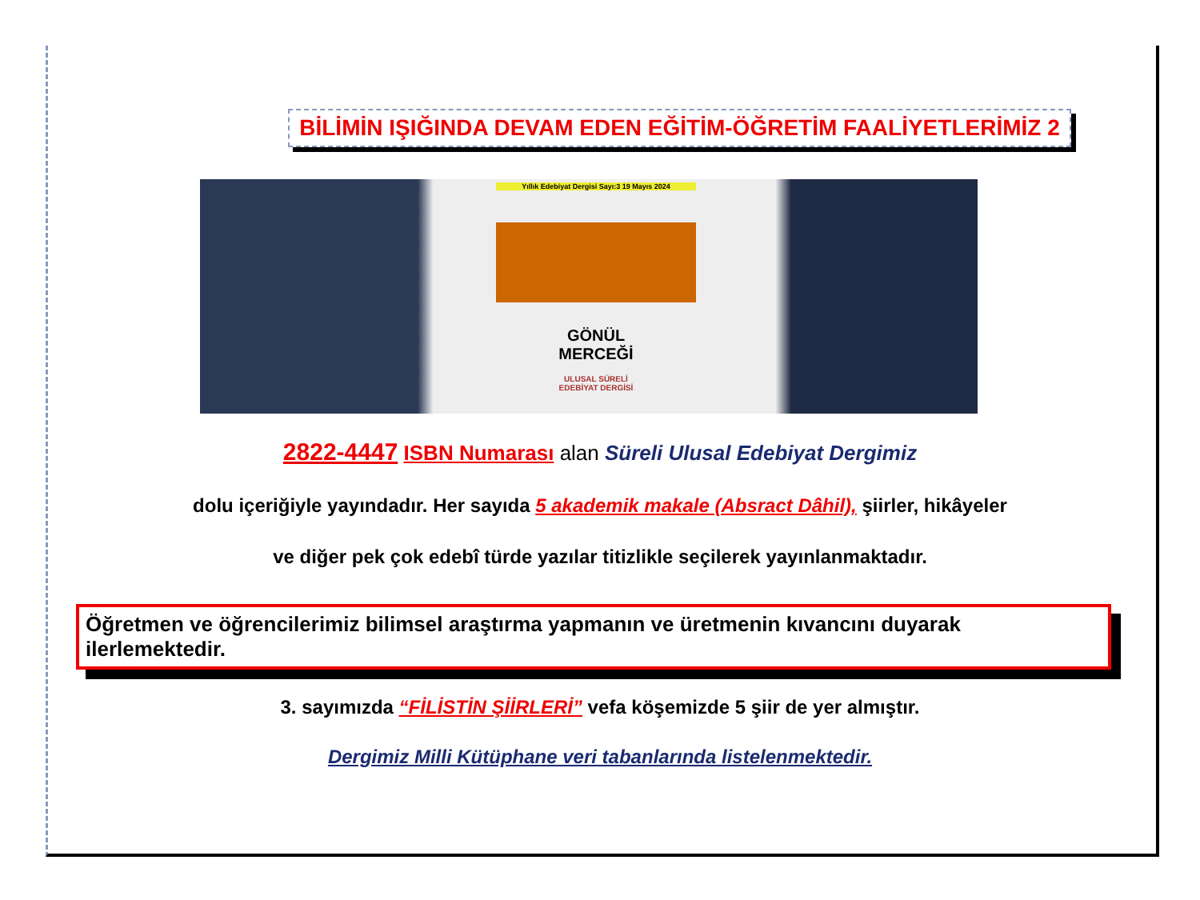BİLİMİN IŞIĞINDA DEVAM EDEN EĞİTİM-ÖĞRETİM FAALİYETLERİMİZ 2
Yıllık Edebiyat Dergisi Sayı:3 19 Mayıs 2024
GÖNÜL
MERCEĞİ
ULUSAL SÜRELİ
EDEBİYAT DERGİSİ
2822-4447 ISBN Numarası alan Süreli Ulusal Edebiyat Dergimiz
dolu içeriğiyle yayındadır. Her sayıda 5 akademik makale (Absract Dâhil), şiirler, hikâyeler
ve diğer pek çok edebî türde yazılar titizlikle seçilerek yayınlanmaktadır.
Öğretmen ve öğrencilerimiz bilimsel araştırma yapmanın ve üretmenin kıvancını duyarak ilerlemektedir.
3. sayımızda “FİLİSTİN ŞİİRLERİ” vefa köşemizde 5 şiir de yer almıştır.
Dergimiz Milli Kütüphane veri tabanlarında listelenmektedir.